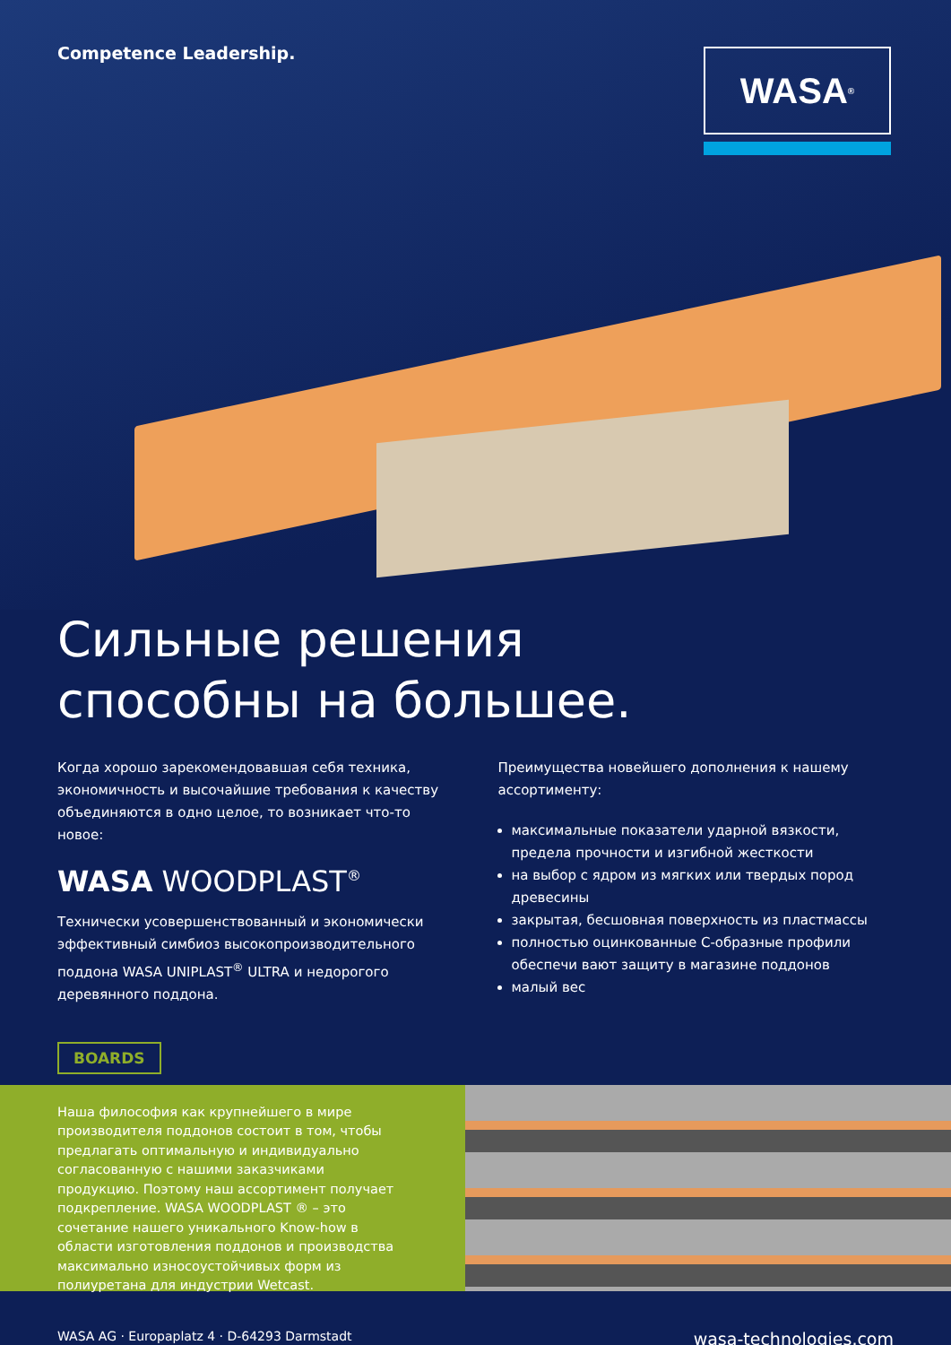Competence Leadership. WASA<sup>®</sup>
Сильные решения
способны на большее.
Когда хорошо зарекомендовавшая себя техника, экономичность и высочайшие требования к качеству объединяются в одно целое, то возникает что-то новое:
WASA WOODPLAST<sup>®</sup>
Технически усовершенствованный и экономически эффективный симбиоз высокопроизводительного поддона WASA UNIPLAST<sup>®</sup> ULTRA и недорогого деревянного поддона.
Преимущества новейшего дополнения к нашему ассортименту:
максимальные показатели ударной вязкости, предела прочности и изгибной жесткости
на выбор с ядром из мягких или твердых пород древесины
закрытая, бесшовная поверхность из пластмассы
полностью оцинкованные С-образные профили обеспечи вают защиту в магазине поддонов
малый вес
BOARDS
Наша философия как крупнейшего в мире производителя поддонов состоит в том, чтобы предлагать оптимальную и индивидуально согласованную с нашими заказчиками продукцию. Поэтому наш ассортимент получает подкрепление. WASA WOODPLAST ® – это сочетание нашего уникального Know-how в области изготовления поддонов и производства максимально износоустойчивых форм из полиуретана для индустрии Wetcast.
WASA AG · Europaplatz 4 · D-64293 Darmstadt wasa-technologies.com